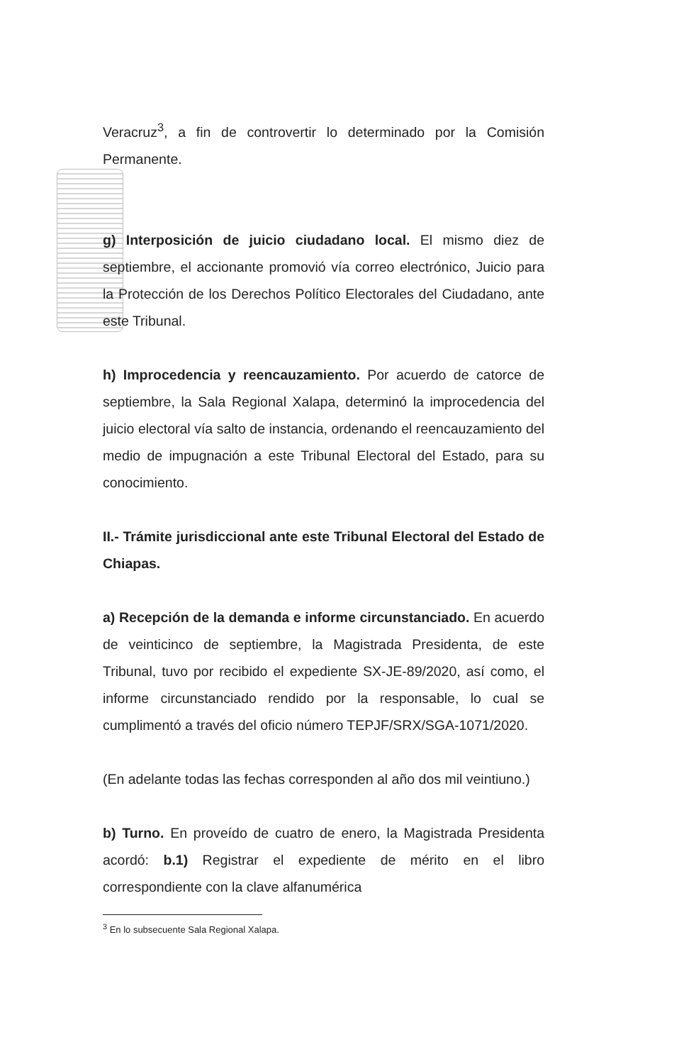Veracruz<sup>3</sup>, a fin de controvertir lo determinado por la Comisión Permanente.
g) Interposición de juicio ciudadano local. El mismo diez de septiembre, el accionante promovió vía correo electrónico, Juicio para la Protección de los Derechos Político Electorales del Ciudadano, ante este Tribunal.
h) Improcedencia y reencauzamiento. Por acuerdo de catorce de septiembre, la Sala Regional Xalapa, determinó la improcedencia del juicio electoral vía salto de instancia, ordenando el reencauzamiento del medio de impugnación a este Tribunal Electoral del Estado, para su conocimiento.
II.- Trámite jurisdiccional ante este Tribunal Electoral del Estado de Chiapas.
a) Recepción de la demanda e informe circunstanciado. En acuerdo de veinticinco de septiembre, la Magistrada Presidenta, de este Tribunal, tuvo por recibido el expediente SX-JE-89/2020, así como, el informe circunstanciado rendido por la responsable, lo cual se cumplimentó a través del oficio número TEPJF/SRX/SGA-1071/2020.
(En adelante todas las fechas corresponden al año dos mil veintiuno.)
b) Turno. En proveído de cuatro de enero, la Magistrada Presidenta acordó: b.1) Registrar el expediente de mérito en el libro correspondiente con la clave alfanumérica
<sup>3</sup> En lo subsecuente Sala Regional Xalapa.